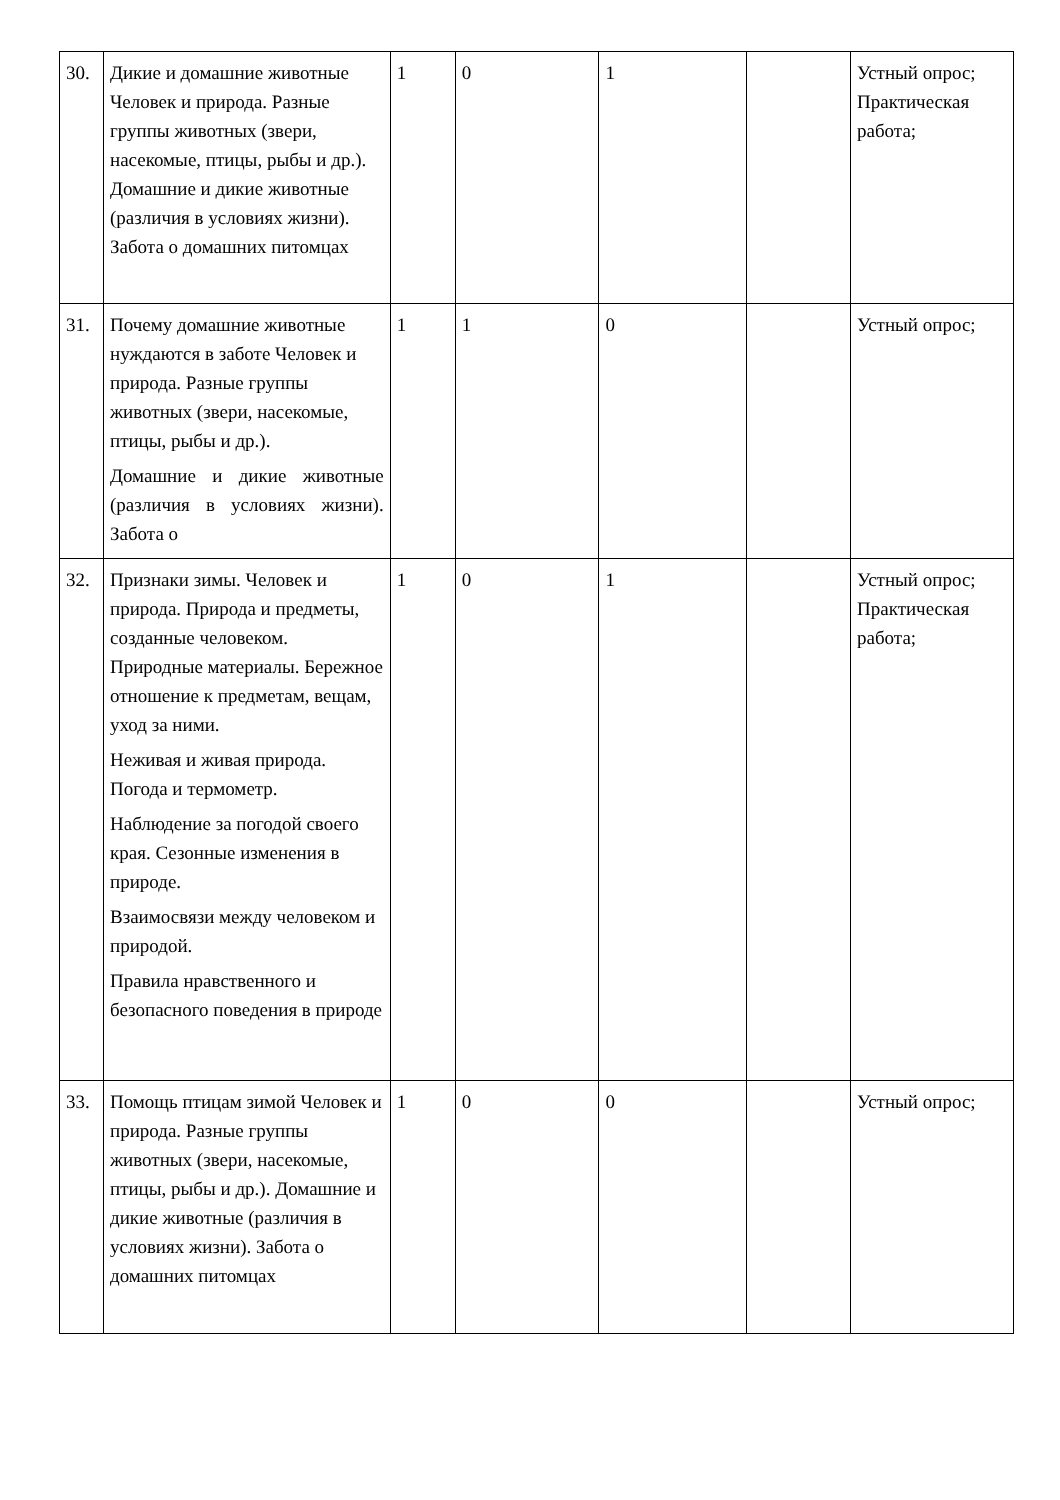| 30. | Дикие и домашние животные Человек и природа. Разные группы животных (звери, насекомые, птицы, рыбы и др.). Домашние и дикие животные (различия в условиях жизни). Забота о домашних питомцах | 1 | 0 | 1 | | Устный опрос; Практическая работа; |
| 31. | Почему домашние животные нуждаются в заботе Человек и природа. Разные группы животных (звери, насекомые, птицы, рыбы и др.). Домашние и дикие животные (различия в условиях жизни). Забота о | 1 | 1 | 0 | | Устный опрос; |
| 32. | Признаки зимы. Человек и природа. Природа и предметы, созданные человеком. Природные материалы. Бережное отношение к предметам, вещам, уход за ними. Неживая и живая природа. Погода и термометр. Наблюдение за погодой своего края. Сезонные изменения в природе. Взаимосвязи между человеком и природой. Правила нравственного и безопасного поведения в природе | 1 | 0 | 1 | | Устный опрос; Практическая работа; |
| 33. | Помощь птицам зимой Человек и природа. Разные группы животных (звери, насекомые, птицы, рыбы и др.). Домашние и дикие животные (различия в условиях жизни). Забота о домашних питомцах | 1 | 0 | 0 | | Устный опрос; |